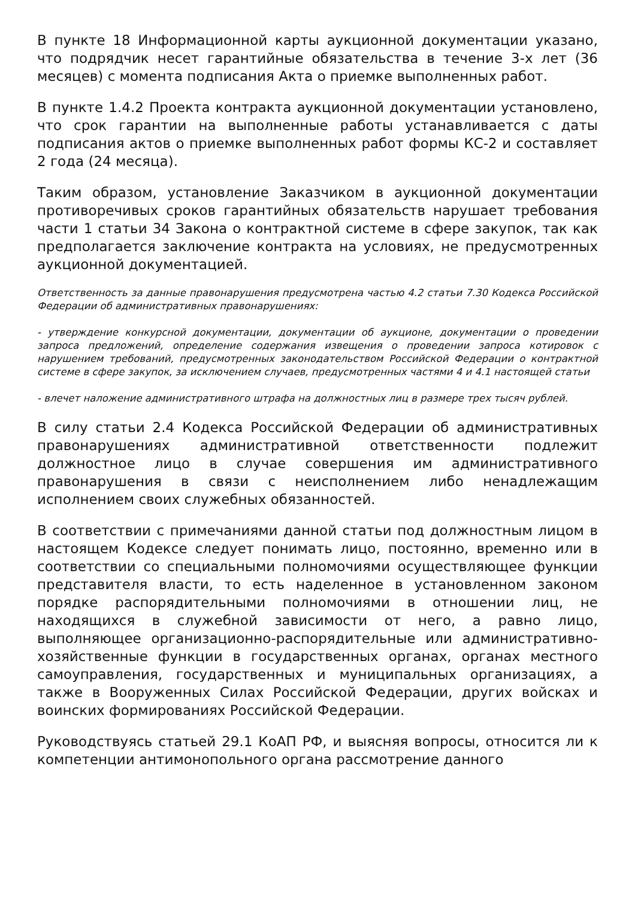В пункте 18 Информационной карты аукционной документации указано, что подрядчик несет гарантийные обязательства в течение 3-х лет (36 месяцев) с момента подписания Акта о приемке выполненных работ.
В пункте 1.4.2 Проекта контракта аукционной документации установлено, что срок гарантии на выполненные работы устанавливается с даты подписания актов о приемке выполненных работ формы КС-2 и составляет 2 года (24 месяца).
Таким образом, установление Заказчиком в аукционной документации противоречивых сроков гарантийных обязательств нарушает требования части 1 статьи 34 Закона о контрактной системе в сфере закупок, так как предполагается заключение контракта на условиях, не предусмотренных аукционной документацией.
Ответственность за данные правонарушения предусмотрена частью 4.2 статьи 7.30 Кодекса Российской Федерации об административных правонарушениях:
- утверждение конкурсной документации, документации об аукционе, документации о проведении запроса предложений, определение содержания извещения о проведении запроса котировок с нарушением требований, предусмотренных законодательством Российской Федерации о контрактной системе в сфере закупок, за исключением случаев, предусмотренных частями 4 и 4.1 настоящей статьи
- влечет наложение административного штрафа на должностных лиц в размере трех тысяч рублей.
В силу статьи 2.4 Кодекса Российской Федерации об административных правонарушениях административной ответственности подлежит должностное лицо в случае совершения им административного правонарушения в связи с неисполнением либо ненадлежащим исполнением своих служебных обязанностей.
В соответствии с примечаниями данной статьи под должностным лицом в настоящем Кодексе следует понимать лицо, постоянно, временно или в соответствии со специальными полномочиями осуществляющее функции представителя власти, то есть наделенное в установленном законом порядке распорядительными полномочиями в отношении лиц, не находящихся в служебной зависимости от него, а равно лицо, выполняющее организационно-распорядительные или административно-хозяйственные функции в государственных органах, органах местного самоуправления, государственных и муниципальных организациях, а также в Вооруженных Силах Российской Федерации, других войсках и воинских формированиях Российской Федерации.
Руководствуясь статьей 29.1 КоАП РФ, и выясняя вопросы, относится ли к компетенции антимонопольного органа рассмотрение данного